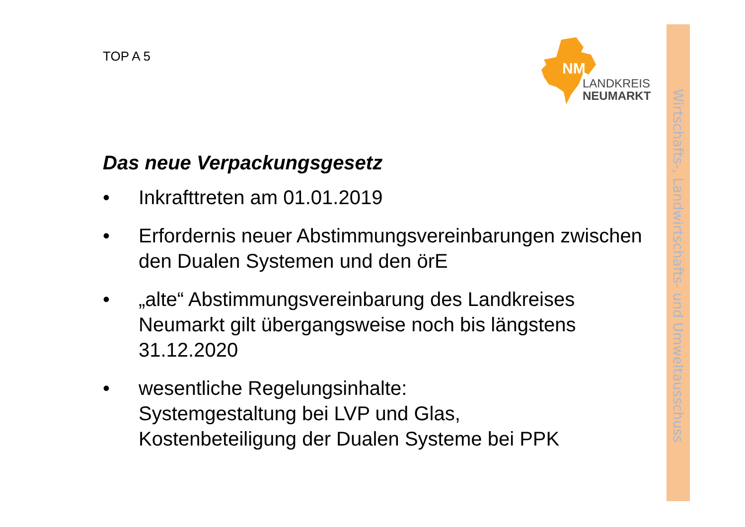Wirtschafts-, Landwirtschafts- und Umweltausschuss
TOP A 5
NM
LANDKREIS
NEUMARKT
Das neue Verpackungsgesetz
• Inkrafttreten am 01.01.2019
• Erfordernis neuer Abstimmungsvereinbarungen zwischen den Dualen Systemen und den örE
• „alte“ Abstimmungsvereinbarung des Landkreises Neumarkt gilt übergangsweise noch bis längstens 31.12.2020
• wesentliche Regelungsinhalte:
Systemgestaltung bei LVP und Glas,
Kostenbeteiligung der Dualen Systeme bei PPK